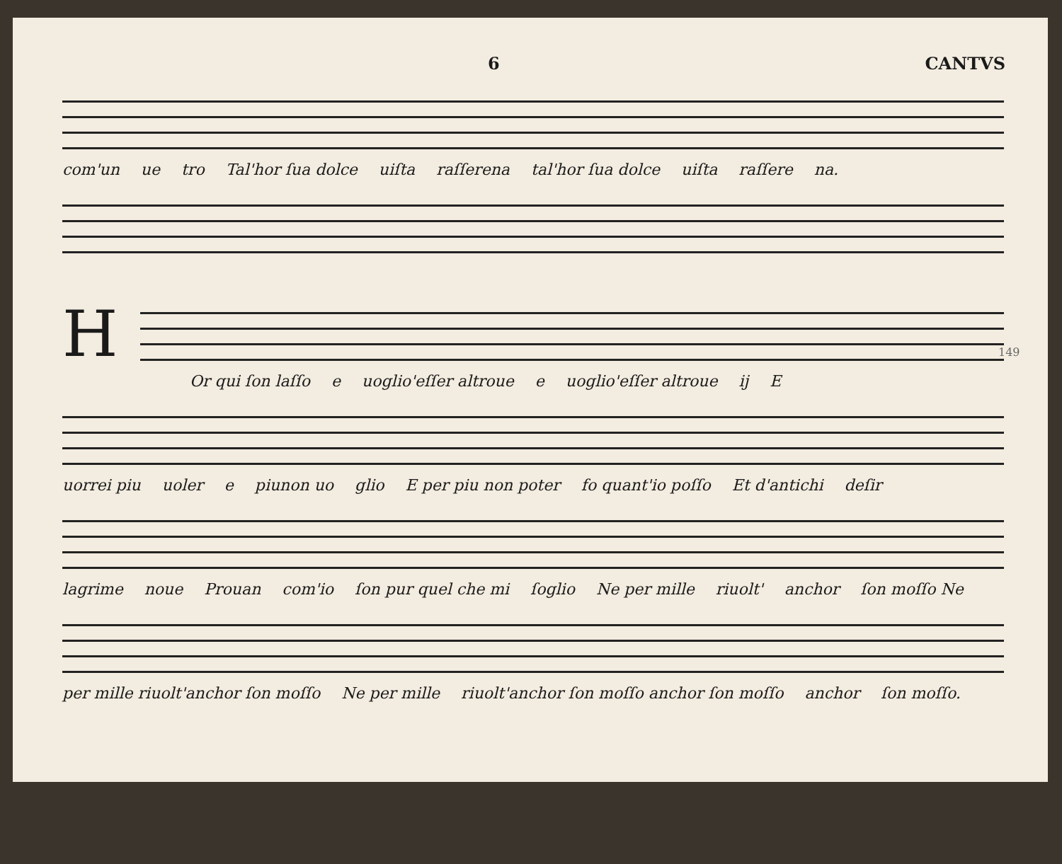6 CANTVS
com'un ue tro Tal'hor ſua dolce uiſta raſſerena tal'hor ſua dolce uiſta raſſere na.
H
Or qui ſon laſſo e uoglio'eſſer altroue e uoglio'eſſer altroue ij E
uorrei piu uoler e piunon uo glio E per piu non poter fo quant'io poſſo Et d'antichi deſir
lagrime noue Prouan com'io ſon pur quel che mi ſoglio Ne per mille riuolt' anchor ſon moſſo Ne
per mille riuolt'anchor ſon moſſo Ne per mille riuolt'anchor ſon moſſo anchor ſon moſſo anchor ſon moſſo.
149